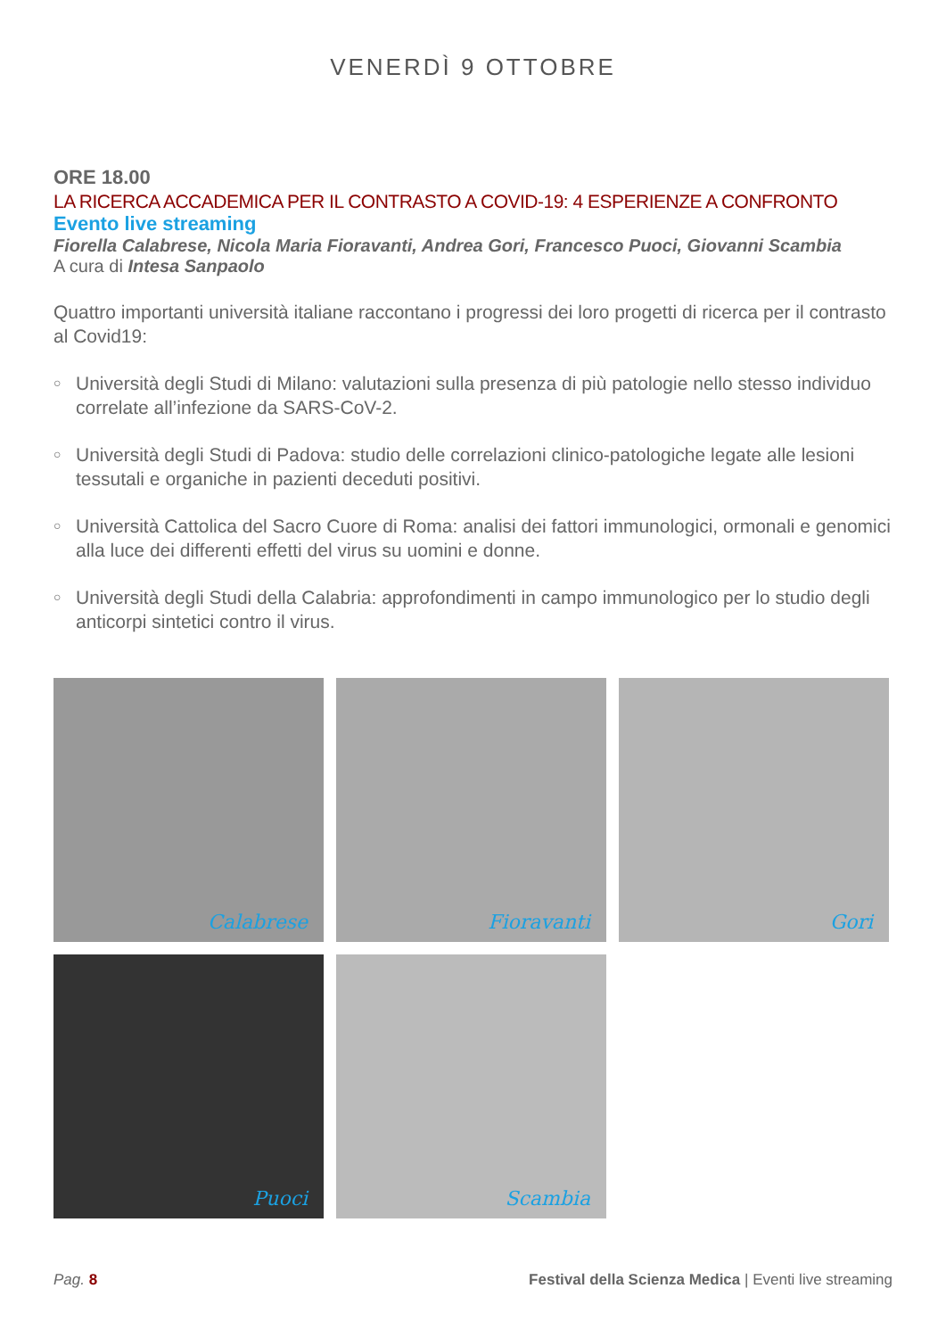VENERDÌ 9 OTTOBRE
ORE 18.00
LA RICERCA ACCADEMICA PER IL CONTRASTO A COVID-19: 4 ESPERIENZE A CONFRONTO
Evento live streaming
Fiorella Calabrese, Nicola Maria Fioravanti, Andrea Gori, Francesco Puoci, Giovanni Scambia
A cura di Intesa Sanpaolo
Quattro importanti università italiane raccontano i progressi dei loro progetti di ricerca per il contrasto al Covid19:
○ Università degli Studi di Milano: valutazioni sulla presenza di più patologie nello stesso individuo correlate all’infezione da SARS-CoV-2.
○ Università degli Studi di Padova: studio delle correlazioni clinico-patologiche legate alle lesioni tessutali e organiche in pazienti deceduti positivi.
○ Università Cattolica del Sacro Cuore di Roma: analisi dei fattori immunologici, ormonali e genomici alla luce dei differenti effetti del virus su uomini e donne.
○ Università degli Studi della Calabria: approfondimenti in campo immunologico per lo studio degli anticorpi sintetici contro il virus.
Calabrese
Fioravanti
Gori
Puoci
Scambia
Pag. 8 Festival della Scienza Medica | Eventi live streaming